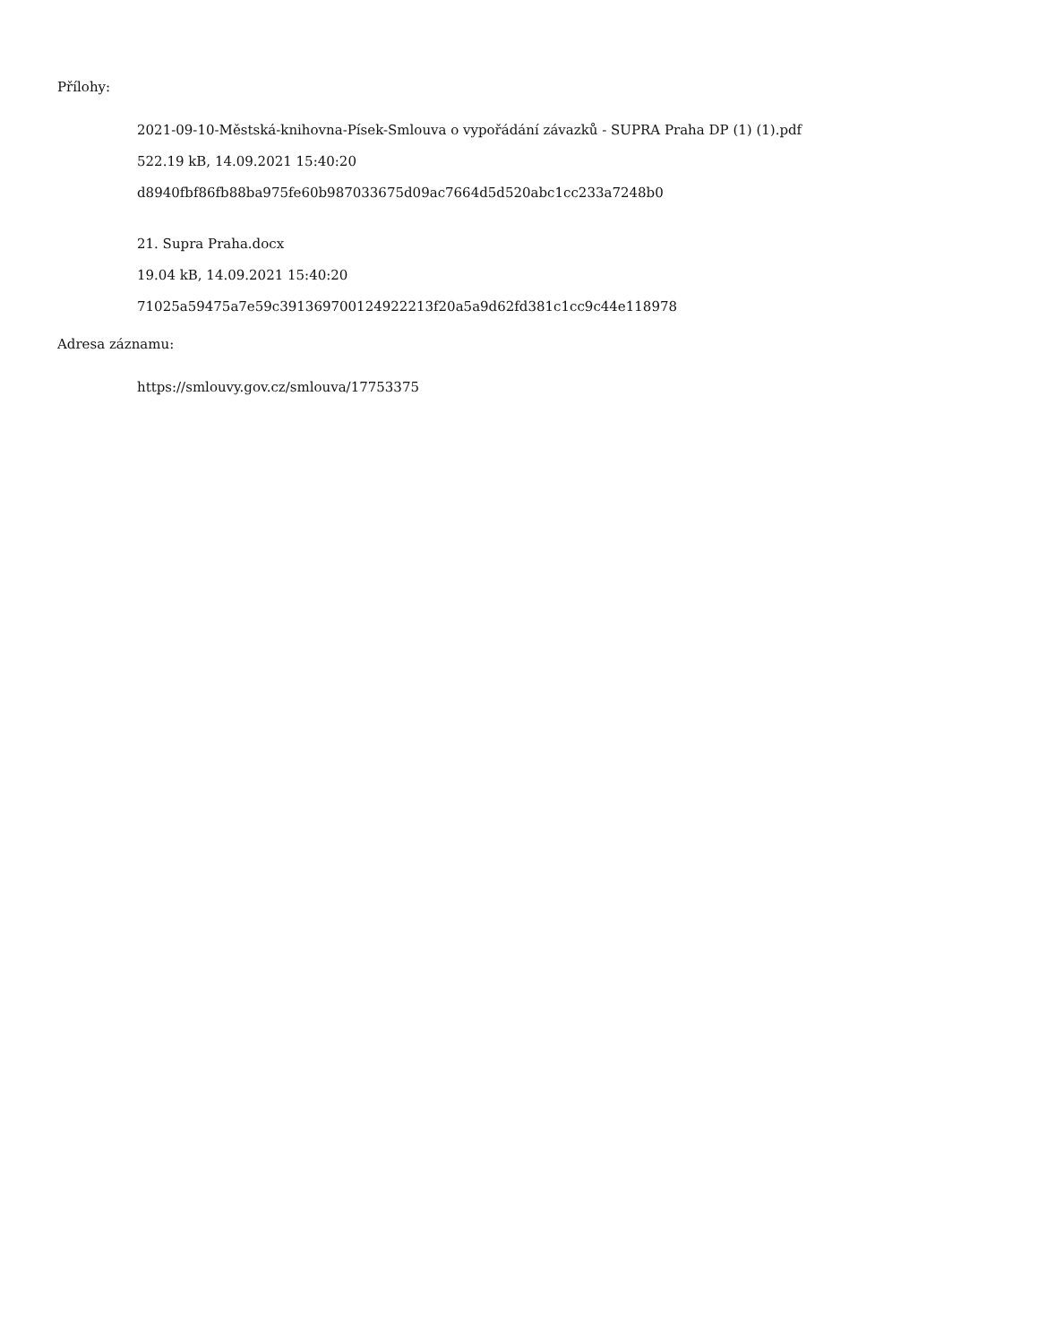Přílohy:
2021-09-10-Městská-knihovna-Písek-Smlouva o vypořádání závazků - SUPRA Praha DP (1) (1).pdf
522.19 kB, 14.09.2021 15:40:20
d8940fbf86fb88ba975fe60b987033675d09ac7664d5d520abc1cc233a7248b0
21. Supra Praha.docx
19.04 kB, 14.09.2021 15:40:20
71025a59475a7e59c391369700124922213f20a5a9d62fd381c1cc9c44e118978
Adresa záznamu:
https://smlouvy.gov.cz/smlouva/17753375